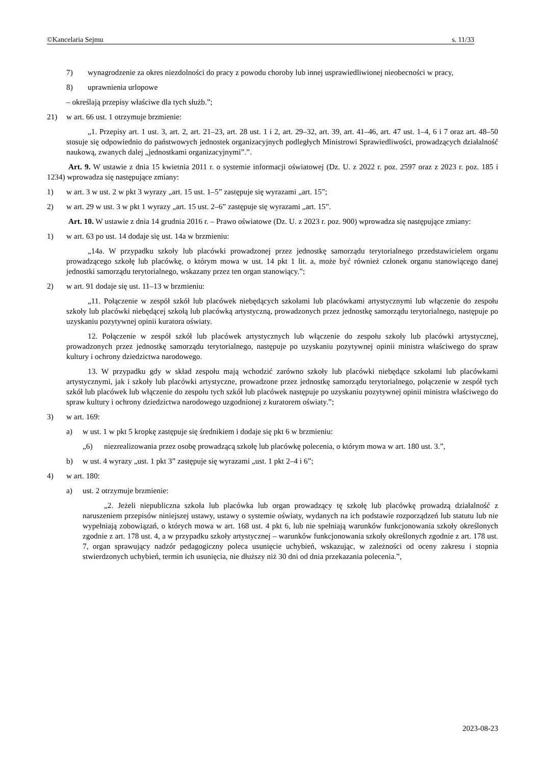©Kancelaria Sejmu s. 11/33
7) wynagrodzenie za okres niezdolności do pracy z powodu choroby lub innej usprawiedliwionej nieobecności w pracy,
8) uprawnienia urlopowe
– określają przepisy właściwe dla tych służb.”;
21) w art. 66 ust. 1 otrzymuje brzmienie:
„1. Przepisy art. 1 ust. 3, art. 2, art. 21–23, art. 28 ust. 1 i 2, art. 29–32, art. 39, art. 41–46, art. 47 ust. 1–4, 6 i 7 oraz art. 48–50 stosuje się odpowiednio do państwowych jednostek organizacyjnych podległych Ministrowi Sprawiedliwości, prowadzących działalność naukową, zwanych dalej „jednostkami organizacyjnymi”.”.
Art. 9. W ustawie z dnia 15 kwietnia 2011 r. o systemie informacji oświatowej (Dz. U. z 2022 r. poz. 2597 oraz z 2023 r. poz. 185 i 1234) wprowadza się następujące zmiany:
1) w art. 3 w ust. 2 w pkt 3 wyrazy „art. 15 ust. 1–5” zastępuje się wyrazami „art. 15”;
2) w art. 29 w ust. 3 w pkt 1 wyrazy „art. 15 ust. 2–6” zastępuje się wyrazami „art. 15”.
Art. 10. W ustawie z dnia 14 grudnia 2016 r. – Prawo oświatowe (Dz. U. z 2023 r. poz. 900) wprowadza się następujące zmiany:
1) w art. 63 po ust. 14 dodaje się ust. 14a w brzmieniu:
„14a. W przypadku szkoły lub placówki prowadzonej przez jednostkę samorządu terytorialnego przedstawicielem organu prowadzącego szkołę lub placówkę, o którym mowa w ust. 14 pkt 1 lit. a, może być również członek organu stanowiącego danej jednostki samorządu terytorialnego, wskazany przez ten organ stanowiący.”;
2) w art. 91 dodaje się ust. 11–13 w brzmieniu:
„11. Połączenie w zespół szkół lub placówek niebędących szkołami lub placówkami artystycznymi lub włączenie do zespołu szkoły lub placówki niebędącej szkołą lub placówką artystyczną, prowadzonych przez jednostkę samorządu terytorialnego, następuje po uzyskaniu pozytywnej opinii kuratora oświaty.
12. Połączenie w zespół szkół lub placówek artystycznych lub włączenie do zespołu szkoły lub placówki artystycznej, prowadzonych przez jednostkę samorządu terytorialnego, następuje po uzyskaniu pozytywnej opinii ministra właściwego do spraw kultury i ochrony dziedzictwa narodowego.
13. W przypadku gdy w skład zespołu mają wchodzić zarówno szkoły lub placówki niebędące szkołami lub placówkami artystycznymi, jak i szkoły lub placówki artystyczne, prowadzone przez jednostkę samorządu terytorialnego, połączenie w zespół tych szkół lub placówek lub włączenie do zespołu tych szkół lub placówek następuje po uzyskaniu pozytywnej opinii ministra właściwego do spraw kultury i ochrony dziedzictwa narodowego uzgodnionej z kuratorem oświaty.”;
3) w art. 169:
a) w ust. 1 w pkt 5 kropkę zastępuje się średnikiem i dodaje się pkt 6 w brzmieniu:
„6) niezrealizowania przez osobę prowadzącą szkołę lub placówkę polecenia, o którym mowa w art. 180 ust. 3.”,
b) w ust. 4 wyrazy „ust. 1 pkt 3” zastępuje się wyrazami „ust. 1 pkt 2–4 i 6”;
4) w art. 180:
a) ust. 2 otrzymuje brzmienie:
„2. Jeżeli niepubliczna szkoła lub placówka lub organ prowadzący tę szkołę lub placówkę prowadzą działalność z naruszeniem przepisów niniejszej ustawy, ustawy o systemie oświaty, wydanych na ich podstawie rozporządzeń lub statutu lub nie wypełniają zobowiązań, o których mowa w art. 168 ust. 4 pkt 6, lub nie spełniają warunków funkcjonowania szkoły określonych zgodnie z art. 178 ust. 4, a w przypadku szkoły artystycznej – warunków funkcjonowania szkoły określonych zgodnie z art. 178 ust. 7, organ sprawujący nadzór pedagogiczny poleca usunięcie uchybień, wskazując, w zależności od oceny zakresu i stopnia stwierdzonych uchybień, termin ich usunięcia, nie dłuższy niż 30 dni od dnia przekazania polecenia.”,
2023-08-23